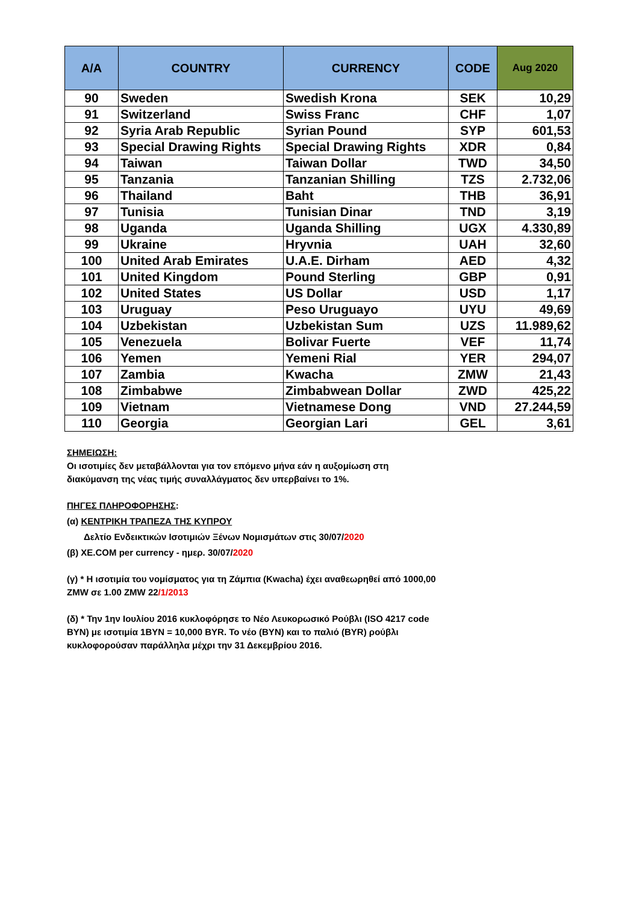| A/A | COUNTRY | CURRENCY | CODE | Aug 2020 |
| --- | --- | --- | --- | --- |
| 90 | Sweden | Swedish Krona | SEK | 10,29 |
| 91 | Switzerland | Swiss Franc | CHF | 1,07 |
| 92 | Syria Arab Republic | Syrian Pound | SYP | 601,53 |
| 93 | Special Drawing Rights | Special Drawing Rights | XDR | 0,84 |
| 94 | Taiwan | Taiwan Dollar | TWD | 34,50 |
| 95 | Tanzania | Tanzanian Shilling | TZS | 2.732,06 |
| 96 | Thailand | Baht | THB | 36,91 |
| 97 | Tunisia | Tunisian Dinar | TND | 3,19 |
| 98 | Uganda | Uganda Shilling | UGX | 4.330,89 |
| 99 | Ukraine | Hryvnia | UAH | 32,60 |
| 100 | United Arab Emirates | U.A.E. Dirham | AED | 4,32 |
| 101 | United Kingdom | Pound Sterling | GBP | 0,91 |
| 102 | United States | US Dollar | USD | 1,17 |
| 103 | Uruguay | Peso Uruguayo | UYU | 49,69 |
| 104 | Uzbekistan | Uzbekistan Sum | UZS | 11.989,62 |
| 105 | Venezuela | Bolivar Fuerte | VEF | 11,74 |
| 106 | Yemen | Yemeni Rial | YER | 294,07 |
| 107 | Zambia | Kwacha | ZMW | 21,43 |
| 108 | Zimbabwe | Zimbabwean Dollar | ZWD | 425,22 |
| 109 | Vietnam | Vietnamese Dong | VND | 27.244,59 |
| 110 | Georgia | Georgian Lari | GEL | 3,61 |
ΣΗΜΕΙΩΣΗ:
Οι ισοτιμίες δεν μεταβάλλονται για τον επόμενο μήνα εάν η αυξομίωση στη διακύμανση της νέας τιμής συναλλάγματος δεν υπερβαίνει το 1%.
ΠΗΓΕΣ ΠΛΗΡΟΦΟΡΗΣΗΣ:
(α) ΚΕΝΤΡΙΚΗ ΤΡΑΠΕΖΑ ΤΗΣ ΚΥΠΡΟΥ
Δελτίο Ενδεικτικών Ισοτιμιών Ξένων Νομισμάτων στις 30/07/2020
(β) XE.COM per currency - ημερ. 30/07/2020
(γ) * Η ισοτιμία του νομίσματος για τη Ζάμπια (Kwacha) έχει αναθεωρηθεί από 1000,00 ZMW σε 1.00 ZMW 22/1/2013
(δ) * Την 1ην Ιουλίου 2016 κυκλοφόρησε το Νέο Λευκορωσικό Ρούβλι (ISO 4217 code BYN) με ισοτιμία 1BYN = 10,000 BYR. Το νέο (BYN) και το παλιό (BYR) ρούβλι κυκλοφορούσαν παράλληλα μέχρι την 31 Δεκεμβρίου 2016.